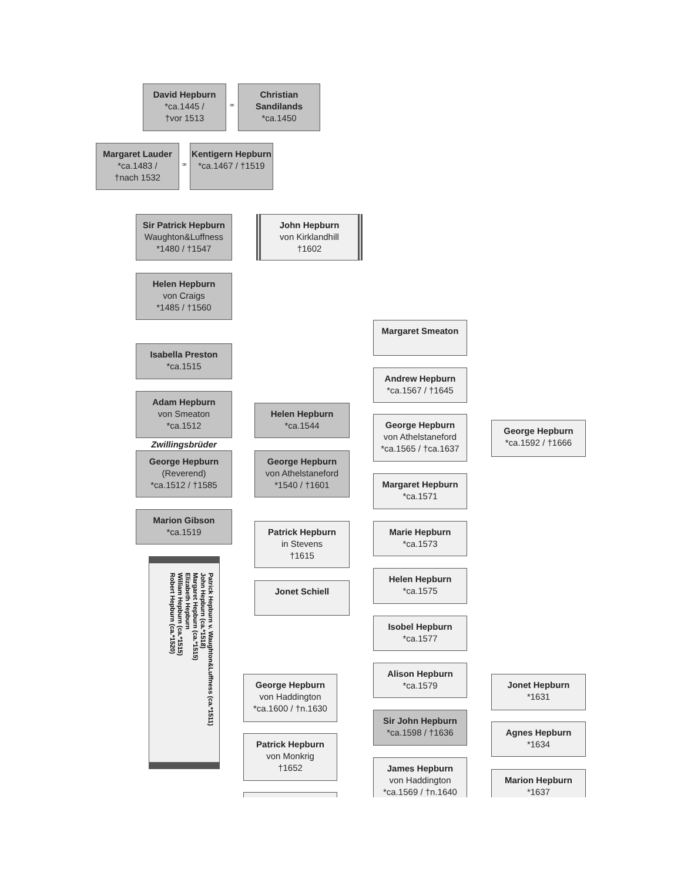David Hepburn
*ca.1445 /
†vor 1513
∞
Christian Sandilands
*ca.1450
Margaret Lauder
*ca.1483 /
†nach 1532
∞
Kentigern Hepburn
*ca.1467 / †1519
Sir Patrick Hepburn
Waughton&Luffness
*1480 / †1547
John Hepburn
von Kirklandhill
†1602
Helen Hepburn
von Craigs
*1485 / †1560
Isabella Preston
*ca.1515
Adam Hepburn
von Smeaton
*ca.1512
Zwillingsbrüder
George Hepburn
(Reverend)
*ca.1512 / †1585
Marion Gibson
*ca.1519
Patrick Hepburn v. Waughton&Luffness (ca.*1511)
John Hepburn (ca.*1518)
Margaret Hepburn (ca.*1515)
Elizabeth Hepburn
William Hepburn (ca.*1515)
Robert Hepburn (ca.*1520)
Helen Hepburn
*ca.1544
George Hepburn
von Athelstaneford
*1540 / †1601
Patrick Hepburn
in Stevens
†1615
Jonet Schiell
George Hepburn
von Haddington
*ca.1600 / †n.1630
Patrick Hepburn
von Monkrig
†1652
Margaret Smeaton
Andrew Hepburn
*ca.1567 / †1645
George Hepburn
von Athelstaneford
*ca.1565 / †ca.1637
Margaret Hepburn
*ca.1571
Marie Hepburn
*ca.1573
Helen Hepburn
*ca.1575
Isobel Hepburn
*ca.1577
Alison Hepburn
*ca.1579
Sir John Hepburn
*ca.1598 / †1636
James Hepburn
von Haddington
*ca.1569 / †n.1640
George Hepburn
*ca.1592 / †1666
Jonet Hepburn
*1631
Agnes Hepburn
*1634
Marion Hepburn
*1637